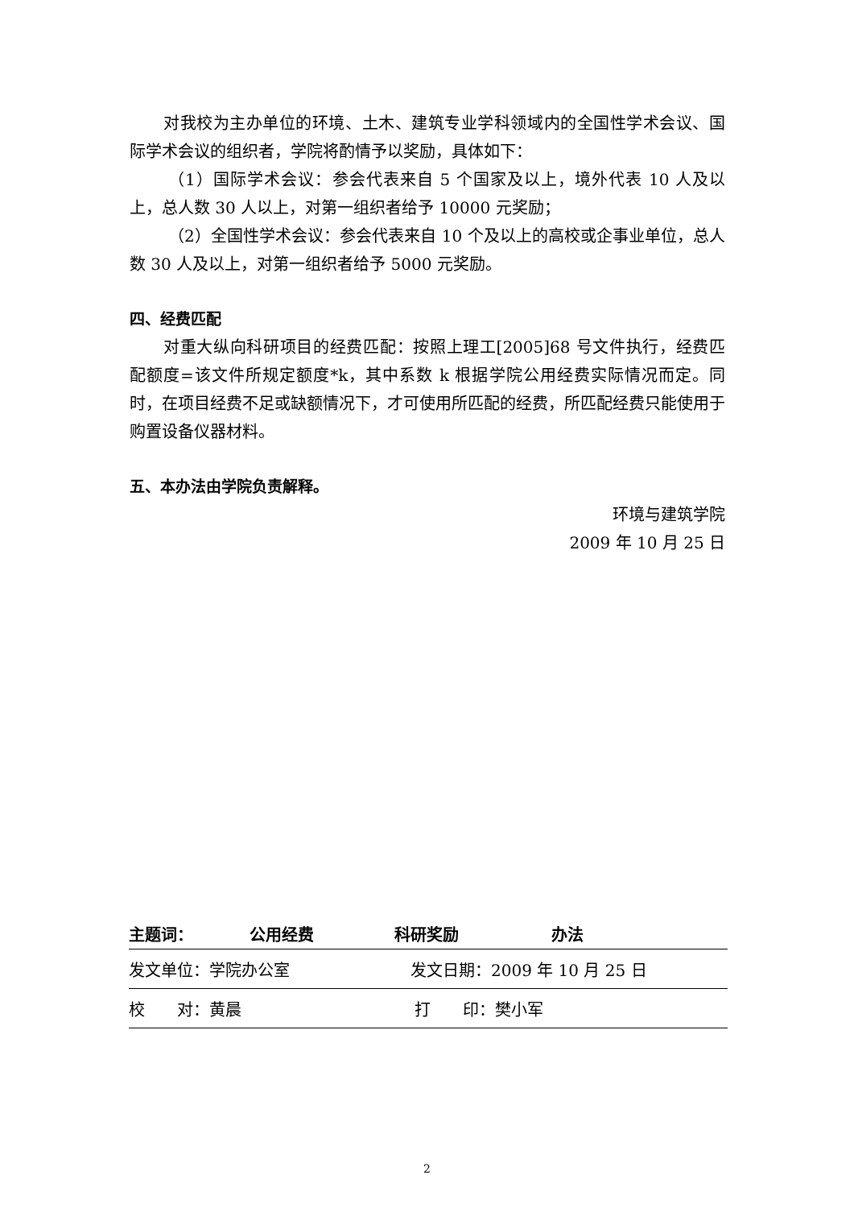对我校为主办单位的环境、土木、建筑专业学科领域内的全国性学术会议、国际学术会议的组织者，学院将酌情予以奖励，具体如下：
（1）国际学术会议：参会代表来自 5 个国家及以上，境外代表 10 人及以上，总人数 30 人以上，对第一组织者给予 10000 元奖励；
（2）全国性学术会议：参会代表来自 10 个及以上的高校或企事业单位，总人数 30 人及以上，对第一组织者给予 5000 元奖励。
四、经费匹配
对重大纵向科研项目的经费匹配：按照上理工[2005]68 号文件执行，经费匹配额度=该文件所规定额度*k，其中系数 k 根据学院公用经费实际情况而定。同时，在项目经费不足或缺额情况下，才可使用所匹配的经费，所匹配经费只能使用于购置设备仪器材料。
五、本办法由学院负责解释。
环境与建筑学院
2009 年 10 月 25 日
主题词： 公用经费 科研奖励 办法
发文单位：学院办公室 发文日期：2009 年 10 月 25 日
校　　对：黄晨 打　　印：樊小军
2